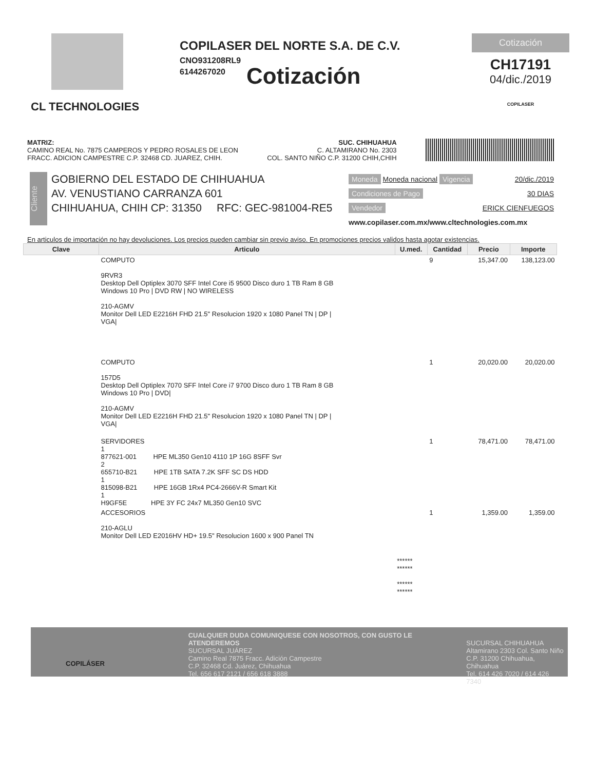CL TECHNOLOGIES
COPILASER DEL NORTE S.A. DE C.V.
CNO931208RL9
6144267020
Cotización
Cotización
CH17191
04/dic./2019
COPILASER
MATRIZ:
CAMINO REAL No. 7875 CAMPEROS Y PEDRO ROSALES DE LEON
FRACC. ADICION CAMPESTRE C.P. 32468 CD. JUAREZ, CHIH.
SUC. CHIHUAHUA
C. ALTAMIRANO No. 2303
COL. SANTO NIÑO C.P. 31200 CHIH,CHIH
Cliente
GOBIERNO DEL ESTADO DE CHIHUAHUA
AV. VENUSTIANO CARRANZA 601
CHIHUAHUA, CHIH CP: 31350 RFC: GEC-981004-RE5
Moneda Moneda nacional Vigencia 20/dic./2019
Condiciones de Pago 30 DIAS
Vendedor ERICK CIENFUEGOS
www.copilaser.com.mx/www.cltechnologies.com.mx
En articulos de importación no hay devoluciones. Los precios pueden cambiar sin previo aviso. En promociones precios validos hasta agotar existencias.
| Clave | Articulo | U.med. | Cantidad | Precio | Importe |
| --- | --- | --- | --- | --- | --- |
| | COMPUTO 9RVR3 Desktop Dell Optiplex 3070 SFF Intel Core i5 9500 Disco duro 1 TB Ram 8 GB Windows 10 Pro / DVD RW / NO WIRELESS 210-AGMV Monitor Dell LED E2216H FHD 21.5" Resolucion 1920 x 1080 Panel TN / DP / VGA/ | | 9 | 15,347.00 | 138,123.00 |
| | COMPUTO 157D5 Desktop Dell Optiplex 7070 SFF Intel Core i7 9700 Disco duro 1 TB Ram 8 GB Windows 10 Pro / DVD/ 210-AGMV Monitor Dell LED E2216H FHD 21.5" Resolucion 1920 x 1080 Panel TN / DP / VGA/ | | 1 | 20,020.00 | 20,020.00 |
| | SERVIDORES 1 877621-001 HPE ML350 Gen10 4110 1P 16G 8SFF Svr 2 655710-B21 HPE 1TB SATA 7.2K SFF SC DS HDD 1 815098-B21 HPE 16GB 1Rx4 PC4-2666V-R Smart Kit 1 H9GF5E HPE 3Y FC 24x7 ML350 Gen10 SVC | | 1 | 78,471.00 | 78,471.00 |
| | ACCESORIOS 210-AGLU Monitor Dell LED E2016HV HD+ 19.5" Resolucion 1600 x 900 Panel TN | | 1 | 1,359.00 | 1,359.00 |
| | | ****** ****** ****** ****** | | | |
COPILÁSER
CUALQUIER DUDA COMUNIQUESE CON NOSOTROS, CON GUSTO LE ATENDEREMOS
SUCURSAL JUÁREZ
Camino Real 7875 Fracc. Adición Campestre
C.P. 32468 Cd. Juárez, Chihuahua
Tel. 656 617 2121 / 656 618 3888
SUCURSAL CHIHUAHUA
Altamirano 2303 Col. Santo Niño
C.P. 31200 Chihuahua, Chihuahua
Tel. 614 426 7020 / 614 426 7340